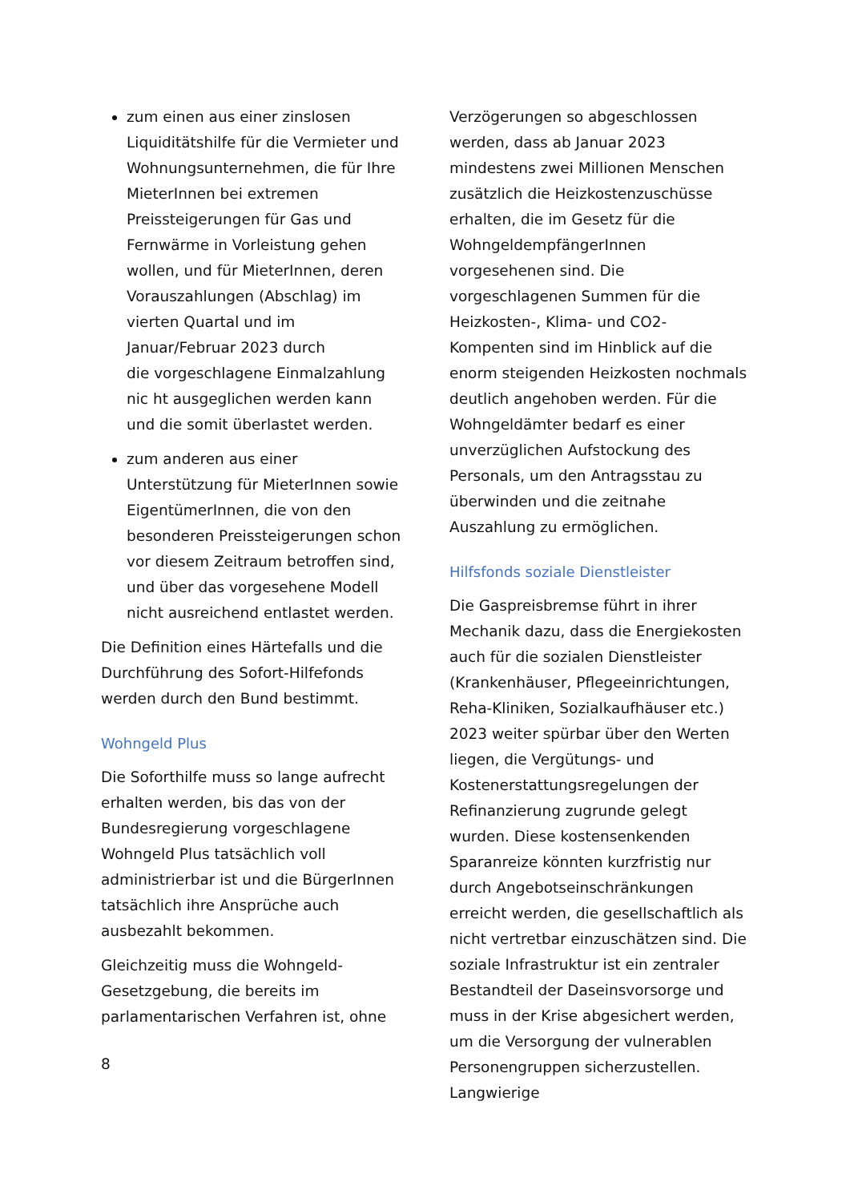zum einen aus einer zinslosen Liquiditätshilfe für die Vermieter und Wohnungsunternehmen, die für Ihre MieterInnen bei extremen Preissteigerungen für Gas und Fernwärme in Vorleistung gehen wollen, und für MieterInnen, deren Vorauszahlungen (Abschlag) im vierten Quartal und im Januar/Februar 2023 durch
die vorgeschlagene Einmalzahlung nic ht ausgeglichen werden kann und die somit überlastet werden.
zum anderen aus einer Unterstützung für MieterInnen sowie EigentümerInnen, die von den besonderen Preissteigerungen schon vor diesem Zeitraum betroffen sind, und über das vorgesehene Modell nicht ausreichend entlastet werden.
Die Definition eines Härtefalls und die Durchführung des Sofort-Hilfefonds werden durch den Bund bestimmt.
Wohngeld Plus
Die Soforthilfe muss so lange aufrecht erhalten werden, bis das von der Bundesregierung vorgeschlagene Wohngeld Plus tatsächlich voll administrierbar ist und die BürgerInnen tatsächlich ihre Ansprüche auch ausbezahlt bekommen.
Gleichzeitig muss die Wohngeld-Gesetzgebung, die bereits im parlamentarischen Verfahren ist, ohne
Verzögerungen so abgeschlossen werden, dass ab Januar 2023 mindestens zwei Millionen Menschen zusätzlich die Heizkostenzuschüsse erhalten, die im Gesetz für die WohngeldempfängerInnen vorgesehenen sind. Die vorgeschlagenen Summen für die Heizkosten-, Klima- und CO2-Kompenten sind im Hinblick auf die enorm steigenden Heizkosten nochmals deutlich angehoben werden. Für die Wohngeldämter bedarf es einer unverzüglichen Aufstockung des Personals, um den Antragsstau zu überwinden und die zeitnahe Auszahlung zu ermöglichen.
Hilfsfonds soziale Dienstleister
Die Gaspreisbremse führt in ihrer Mechanik dazu, dass die Energiekosten auch für die sozialen Dienstleister (Krankenhäuser, Pflegeeinrichtungen, Reha-Kliniken, Sozialkaufhäuser etc.) 2023 weiter spürbar über den Werten liegen, die Vergütungs- und Kostenerstattungsregelungen der Refinanzierung zugrunde gelegt wurden. Diese kostensenkenden Sparanreize könnten kurzfristig nur durch Angebotseinschränkungen erreicht werden, die gesellschaftlich als nicht vertretbar einzuschätzen sind. Die soziale Infrastruktur ist ein zentraler Bestandteil der Daseinsvorsorge und muss in der Krise abgesichert werden, um die Versorgung der vulnerablen Personengruppen sicherzustellen. Langwierige
8